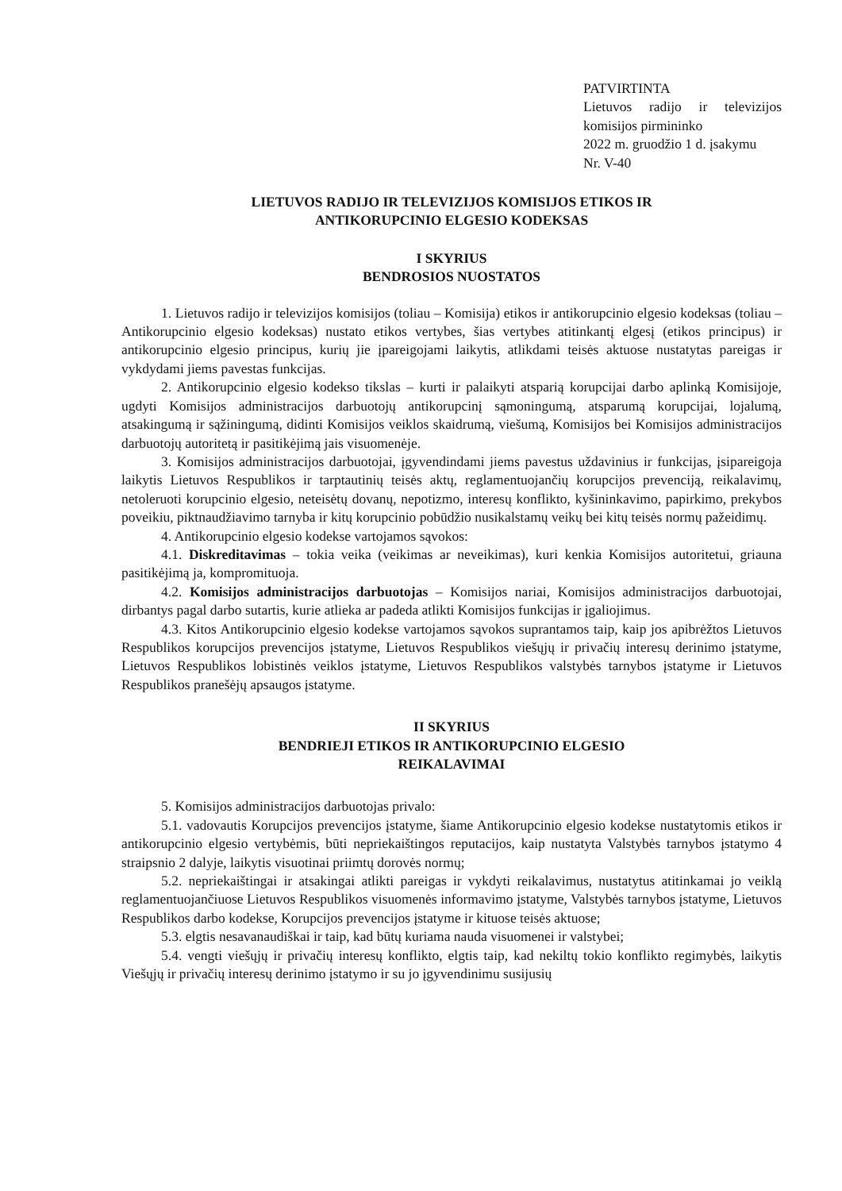PATVIRTINTA
Lietuvos radijo ir televizijos komisijos pirmininko
2022 m. gruodžio 1 d. įsakymu
Nr. V-40
LIETUVOS RADIJO IR TELEVIZIJOS KOMISIJOS ETIKOS IR
ANTIKORUPCINIO ELGESIO KODEKSAS
I SKYRIUS
BENDROSIOS NUOSTATOS
1. Lietuvos radijo ir televizijos komisijos (toliau – Komisija) etikos ir antikorupcinio elgesio kodeksas (toliau – Antikorupcinio elgesio kodeksas) nustato etikos vertybes, šias vertybes atitinkantį elgesį (etikos principus) ir antikorupcinio elgesio principus, kurių jie įpareigojami laikytis, atlikdami teisės aktuose nustatytas pareigas ir vykdydami jiems pavestas funkcijas.
2. Antikorupcinio elgesio kodekso tikslas – kurti ir palaikyti atsparią korupcijai darbo aplinką Komisijoje, ugdyti Komisijos administracijos darbuotojų antikorupcinį sąmoningumą, atsparumą korupcijai, lojalumą, atsakingumą ir sąžiningumą, didinti Komisijos veiklos skaidrumą, viešumą, Komisijos bei Komisijos administracijos darbuotojų autoritetą ir pasitikėjimą jais visuomenėje.
3. Komisijos administracijos darbuotojai, įgyvendindami jiems pavestus uždavinius ir funkcijas, įsipareigoja laikytis Lietuvos Respublikos ir tarptautinių teisės aktų, reglamentuojančių korupcijos prevenciją, reikalavimų, netoleruoti korupcinio elgesio, neteisėtų dovanų, nepotizmo, interesų konflikto, kyšininkavimo, papirkimo, prekybos poveikiu, piktnaudžiavimo tarnyba ir kitų korupcinio pobūdžio nusikalstamų veikų bei kitų teisės normų pažeidimų.
4. Antikorupcinio elgesio kodekse vartojamos sąvokos:
4.1. Diskreditavimas – tokia veika (veikimas ar neveikimas), kuri kenkia Komisijos autoritetui, griauna pasitikėjimą ja, kompromituoja.
4.2. Komisijos administracijos darbuotojas – Komisijos nariai, Komisijos administracijos darbuotojai, dirbantys pagal darbo sutartis, kurie atlieka ar padeda atlikti Komisijos funkcijas ir įgaliojimus.
4.3. Kitos Antikorupcinio elgesio kodekse vartojamos sąvokos suprantamos taip, kaip jos apibrėžtos Lietuvos Respublikos korupcijos prevencijos įstatyme, Lietuvos Respublikos viešųjų ir privačių interesų derinimo įstatyme, Lietuvos Respublikos lobistinės veiklos įstatyme, Lietuvos Respublikos valstybės tarnybos įstatyme ir Lietuvos Respublikos pranešėjų apsaugos įstatyme.
II SKYRIUS
BENDRIEJI ETIKOS IR ANTIKORUPCINIO ELGESIO
REIKALAVIMAI
5. Komisijos administracijos darbuotojas privalo:
5.1. vadovautis Korupcijos prevencijos įstatyme, šiame Antikorupcinio elgesio kodekse nustatytomis etikos ir antikorupcinio elgesio vertybėmis, būti nepriekaištingos reputacijos, kaip nustatyta Valstybės tarnybos įstatymo 4 straipsnio 2 dalyje, laikytis visuotinai priimtų dorovės normų;
5.2. nepriekaištingai ir atsakingai atlikti pareigas ir vykdyti reikalavimus, nustatytus atitinkamai jo veiklą reglamentuojančiuose Lietuvos Respublikos visuomenės informavimo įstatyme, Valstybės tarnybos įstatyme, Lietuvos Respublikos darbo kodekse, Korupcijos prevencijos įstatyme ir kituose teisės aktuose;
5.3. elgtis nesavanaudiškai ir taip, kad būtų kuriama nauda visuomenei ir valstybei;
5.4. vengti viešųjų ir privačių interesų konflikto, elgtis taip, kad nekiltų tokio konflikto regimybės, laikytis Viešųjų ir privačių interesų derinimo įstatymo ir su jo įgyvendinimu susijusių